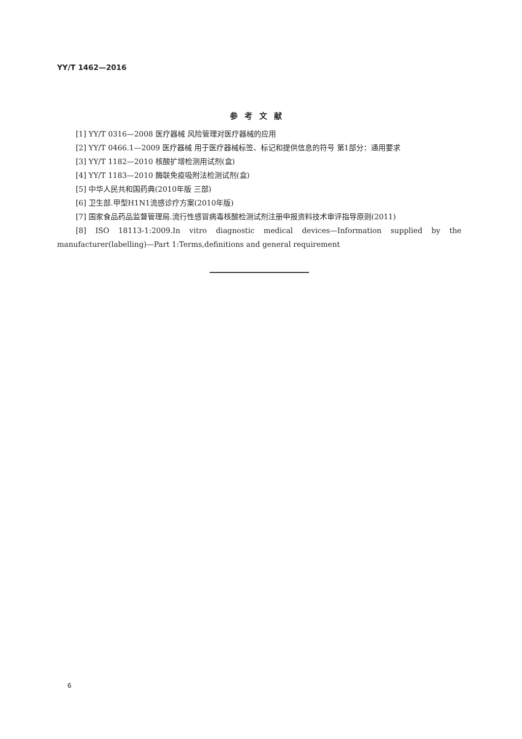YY/T 1462—2016
参考文献
[1] YY/T 0316—2008 医疗器械 风险管理对医疗器械的应用
[2] YY/T 0466.1—2009 医疗器械 用于医疗器械标签、标记和提供信息的符号 第1部分：通用要求
[3] YY/T 1182—2010 核酸扩增检测用试剂(盒)
[4] YY/T 1183—2010 酶联免疫吸附法检测试剂(盒)
[5] 中华人民共和国药典(2010年版 三部)
[6] 卫生部.甲型H1N1流感诊疗方案(2010年版)
[7] 国家食品药品监督管理局.流行性感冒病毒核酸检测试剂注册申报资料技术审评指导原则(2011)
[8] ISO 18113-1:2009.In vitro diagnostic medical devices—Information supplied by the manufacturer(labelling)—Part 1:Terms,definitions and general requirement
6